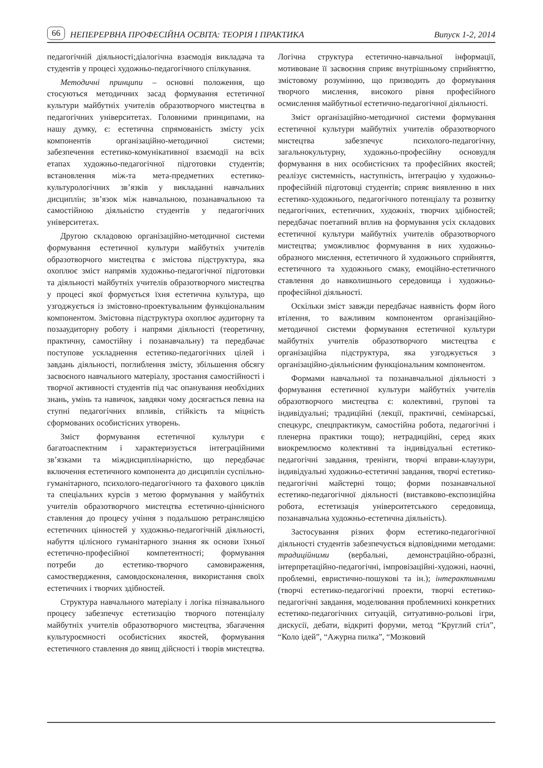66 НЕПЕРЕРВНА ПРОФЕСІЙНА ОСВІТА: ТЕОРІЯ І ПРАКТИКА Випуск 1-2, 2014
педагогічній діяльності;діалогічна взаємодія викладача та студентів у процесі художньо-педагогічного спілкування.
Методичні принципи – основні положення, що стосуються методичних засад формування естетичної культури майбутніх учителів образотворчого мистецтва в педагогічних університетах. Головними принципами, на нашу думку, є: естетична спрямованість змісту усіх компонентів організаційно-методичної системи; забезпечення естетико-комунікативної взаємодії на всіх етапах художньо-педагогічної підготовки студентів; встановлення між-та мета-предметних естетико-культурологічних зв’язків у викладанні навчальних дисциплін; зв’язок між навчальною, позанавчальною та самостійною діяльністю студентів у педагогічних університетах.
Другою складовою організаційно-методичної системи формування естетичної культури майбутніх учителів образотворчого мистецтва є змістова підструктура, яка охоплює зміст напрямів художньо-педагогічної підготовки та діяльності майбутніх учителів образотворчого мистецтва у процесі якої формується їхня естетична культура, що узгоджується із змістовно-проектувальним функціональним компонентом. Змістовна підструктура охоплює аудиторну та позааудиторну роботу і напрями діяльності (теоретичну, практичну, самостійну і позанавчальну) та передбачає поступове ускладнення естетико-педагогічних цілей і завдань діяльності, поглиблення змісту, збільшення обсягу засвоєного навчального матеріалу, зростання самостійності і творчої активності студентів під час опанування необхідних знань, умінь та навичок, завдяки чому досягається певна на ступні педагогічних впливів, стійкість та міцність сформованих особистісних утворень.
Зміст формування естетичної культури є багатоаспектним і характеризується інтеграційними зв’язками та міждисциплінарністю, що передбачає включення естетичного компонента до дисциплін суспільно-гуманітарного, психолого-педагогічного та фахового циклів та спеціальних курсів з метою формування у майбутніх учителів образотворчого мистецтва естетично-ціннісного ставлення до процесу учіння з подальшою ретрансляцією естетичних цінностей у художньо-педагогічній діяльності, набуття цілісного гуманітарного знання як основи їхньої естетично-професійної компетентності; формування потреби до естетико-творчого самовираження, самоствердження, самовдосконалення, використання своїх естетичних і творчих здібностей.
Структура навчального матеріалу і логіка пізнавального процесу забезпечує естетизацію творчого потенціалу майбутніх учителів образотворчого мистецтва, збагачення культуроємності особистісних якостей, формування естетичного ставлення до явищ дійсності і творів мистецтва. Логічна структура естетично-навчальної інформації, мотивоване її засвоєння сприяє внутрішньому сприйняттю, змістовому розумінню, що призводить до формування творчого мислення, високого рівня професійного осмислення майбутньої естетично-педагогічної діяльності.
Зміст організаційно-методичної системи формування естетичної культури майбутніх учителів образотворчого мистецтва забезпечує психолого-педагогічну, загальнокультурну, художньо-професійну основудля формування в них особистісних та професійних якостей; реалізує системність, наступність, інтеграцію у художньо-професійній підготовці студентів; сприяє виявленню в них естетико-художнього, педагогічного потенціалу та розвитку педагогічних, естетичних, художніх, творчих здібностей; передбачає поетапний вплив на формування усіх складових естетичної культури майбутніх учителів образотворчого мистецтва; уможливлює формування в них художньо-образного мислення, естетичного й художнього сприйняття, естетичного та художнього смаку, емоційно-естетичного ставлення до навколишнього середовища і художньо-професійної діяльності.
Оскільки зміст завжди передбачає наявність форм його втілення, то важливим компонентом організаційно-методичної системи формування естетичної культури майбутніх учителів образотворчого мистецтва є організаційна підструктура, яка узгоджується з організаційно-діяльнісним функціональним компонентом.
Формами навчальної та позанавчальної діяльності з формування естетичної культури майбутніх учителів образотворчого мистецтва є: колективні, групові та індивідуальні; традиційні (лекції, практичні, семінарські, спецкурс, спецпрактикум, самостійна робота, педагогічні і пленерна практики тощо); нетрадиційні, серед яких виокремлюємо колективні та індивідуальні естетико-педагогічні завдання, тренінги, творчі вправи-клаузури, індивідуальні художньо-естетичні завдання, творчі естетико-педагогічні майстерні тощо; форми позанавчальної естетико-педагогічної діяльності (виставково-експозиційна робота, естетизація університетського середовища, позанавчальна художньо-естетична діяльність).
Застосування різних форм естетико-педагогічної діяльності студентів забезпечується відповідними методами: традиційними (вербальні, демонстраційно-образні, інтерпретаційно-педагогічні, імпровізаційні-художні, наочні, проблемні, евристично-пошукові та ін.); інтерактивними (творчі естетико-педагогічні проекти, творчі естетико-педагогічні завдання, моделювання проблемнихі конкретних естетико-педагогічних ситуацій, ситуативно-рольові ігри, дискусії, дебати, відкриті форуми, метод “Круглий стіл”, “Коло ідей”, “Ажурна пилка”, “Мозковий